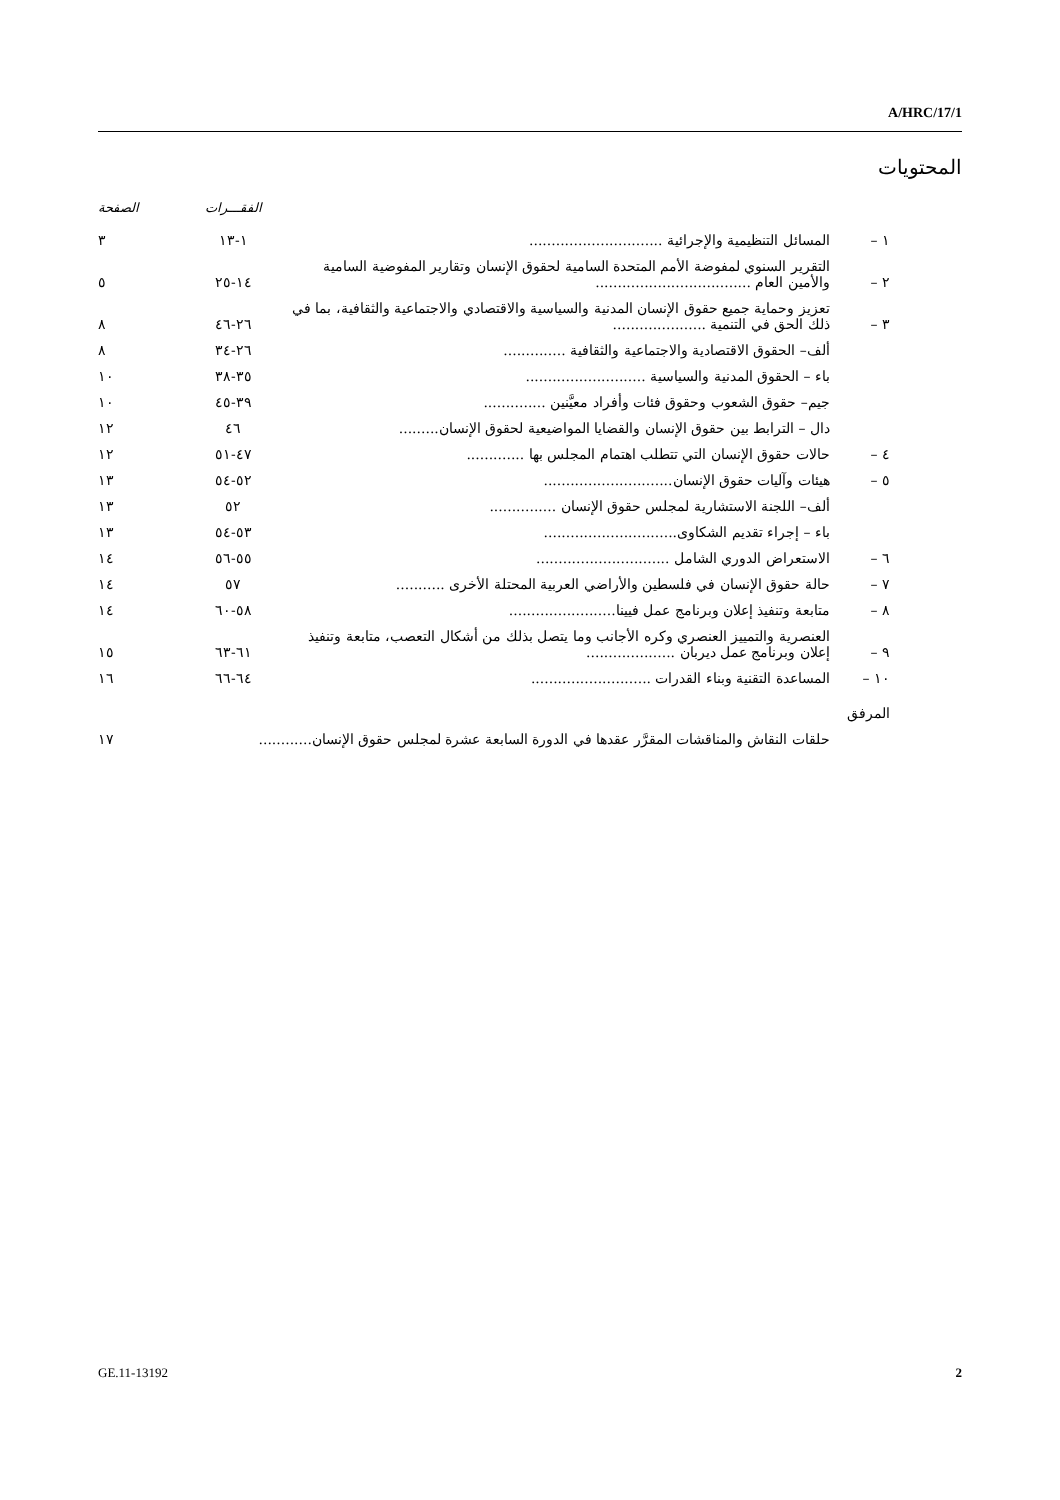A/HRC/17/1
المحتويات
| | | الفقـــرات | الصفحة |
| --- | --- | --- | --- |
| ١ – | المسائل التنظيمية والإجرائية .............................. | ١-١٣ | ٣ |
| ٢ – | التقرير السنوي لمفوضة الأمم المتحدة السامية لحقوق الإنسان وتقارير المفوضية السامية والأمين العام ................................... | ١٤-٢٥ | ٥ |
| ٣ – | تعزيز وحماية جميع حقوق الإنسان المدنية والسياسية والاقتصادي والاجتماعية والثقافية، بما في ذلك الحق في التنمية ..................... | ٢٦-٤٦ | ٨ |
| | ألف– الحقوق الاقتصادية والاجتماعية والثقافية .............. | ٢٦-٣٤ | ٨ |
| | باء – الحقوق المدنية والسياسية ........................... | ٣٥-٣٨ | ١٠ |
| | جيم– حقوق الشعوب وحقوق فئات وأفراد معيَّنين .............. | ٣٩-٤٥ | ١٠ |
| | دال – الترابط بين حقوق الإنسان والقضايا المواضيعية لحقوق الإنسان......... | ٤٦ | ١٢ |
| ٤ – | حالات حقوق الإنسان التي تتطلب اهتمام المجلس بها ............. | ٤٧-٥١ | ١٢ |
| ٥ – | هيئات وآليات حقوق الإنسان............................. | ٥٢-٥٤ | ١٣ |
| | ألف– اللجنة الاستشارية لمجلس حقوق الإنسان ............... | ٥٢ | ١٣ |
| | باء – إجراء تقديم الشكاوى.............................. | ٥٣-٥٤ | ١٣ |
| ٦ – | الاستعراض الدوري الشامل .............................. | ٥٥-٥٦ | ١٤ |
| ٧ – | حالة حقوق الإنسان في فلسطين والأراضي العربية المحتلة الأخرى ........... | ٥٧ | ١٤ |
| ٨ – | متابعة وتنفيذ إعلان وبرنامج عمل فيينا........................ | ٥٨-٦٠ | ١٤ |
| ٩ – | العنصرية والتمييز العنصري وكره الأجانب وما يتصل بذلك من أشكال التعصب، متابعة وتنفيذ إعلان وبرنامج عمل ديربان .................... | ٦١-٦٣ | ١٥ |
| ١٠ – | المساعدة التقنية وبناء القدرات ........................... | ٦٤-٦٦ | ١٦ |
| المرفق | | | |
| | حلقات النقاش والمناقشات المقرَّر عقدها في الدورة السابعة عشرة لمجلس حقوق الإنسان............ | | ١٧ |
GE.11-13192 2